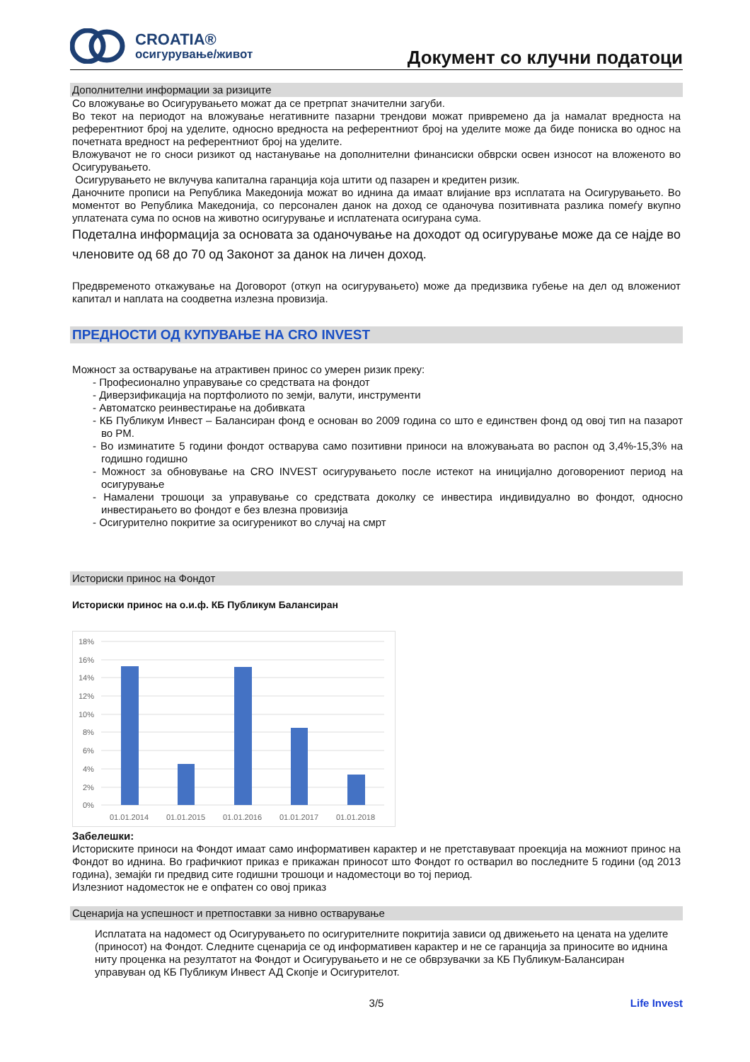CROATIA®
осигурување/живот
Документ со клучни податоци
Дополнителни информации за ризиците
Со вложување во Осигурувањето можат да се претрпат значителни загуби.
Во текот на периодот на вложување негативните пазарни трендови можат привремено да ја намалат вредноста на референтниот број на уделите, односно вредноста на референтниот број на уделите може да биде пониска во однос на почетната вредност на референтниот број на уделите.
Вложувачот не го сноси ризикот од настанување на дополнителни финансиски обврски освен износот на вложеното во Осигурувањето.
Осигурувањето не вклучува капитална гаранција која штити од пазарен и кредитен ризик.
Даночните прописи на Република Македонија можат во иднина да имаат влијание врз исплатата на Осигурувањето. Во моментот во Република Македонија, со персонален данок на доход се оданочува позитивната разлика помеѓу вкупно уплатената сума по основ на животно осигурување и исплатената осигурана сума.
Подетална информација за основата за оданочување на доходот од осигурување може да се најде во членовите од 68 до 70 од Законот за данок на личен доход.
Предвременото откажување на Договорот (откуп на осигурувањето) може да предизвика губење на дел од вложениот капитал и наплата на соодветна излезна провизија.
ПРЕДНОСТИ ОД КУПУВАЊЕ НА CRO INVEST
Можност за остварување на атрактивен принос со умерен ризик преку:
- Професионално управување со средствата на фондот
- Диверзификација на портфолиото по земји, валути, инструменти
- Автоматско реинвестирање на добивката
- КБ Публикум Инвест – Балансиран фонд е основан во 2009 година со што е единствен фонд од овој тип на пазарот во РМ.
- Во изминатите 5 години фондот остварува само позитивни приноси на вложувањата во распон од 3,4%-15,3% на годишно годишно
- Можност за обновување на CRO INVEST осигурувањето после истекот на иницијално договорениот период на осигурување
- Намалени трошоци за управување со средствата доколку се инвестира индивидуално во фондот, односно инвестирањето во фондот е без влезна провизија
- Осигурително покритие за осигуреникот во случај на смрт
Историски принос на Фондот
Историски принос на о.и.ф. КБ Публикум Балансиран
18%
16%
14%
12%
10%
8%
6%
4%
2%
0%
01.01.2014
01.01.2015
01.01.2016
01.01.2017
01.01.2018
Забелешки:
Историските приноси на Фондот имаат само информативен карактер и не претставуваат проекција на можниот принос на Фондот во иднина. Во графичкиот приказ е прикажан приносот што Фондот го остварил во последните 5 години (од 2013 година), земајќи ги предвид сите годишни трошоци и надоместоци во тој период.
Излезниот надоместок не е опфатен со овој приказ
Сценарија на успешност и претпоставки за нивно остварување
Исплатата на надомест од Осигурувањето по осигурителните покритија зависи од движењето на цената на уделите (приносот) на Фондот. Следните сценарија се од информативен карактер и не се гаранција за приносите во иднина ниту проценка на резултатот на Фондот и Осигурувањето и не се обврзувачки за КБ Публикум-Балансиран управуван од КБ Публикум Инвест АД Скопје и Осигурителот.
3/5 Life Invest